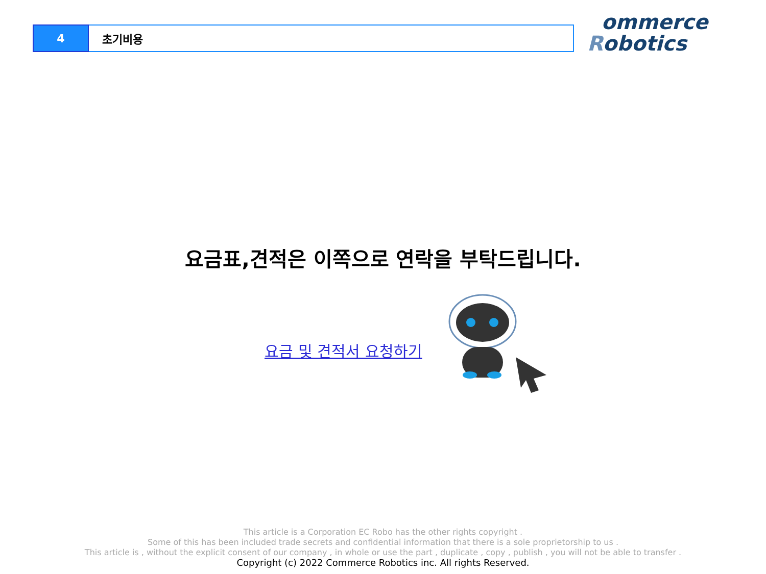4 초기비용
ommerce
Robotics
요금표,견적은 이쪽으로 연락을 부탁드립니다.
요금 및 견적서 요청하기
This article is a Corporation EC Robo has the other rights copyright .
Some of this has been included trade secrets and confidential information that there is a sole proprietorship to us .
This article is , without the explicit consent of our company , in whole or use the part , duplicate , copy , publish , you will not be able to transfer .
Copyright (c) 2022 Commerce Robotics inc. All rights Reserved.